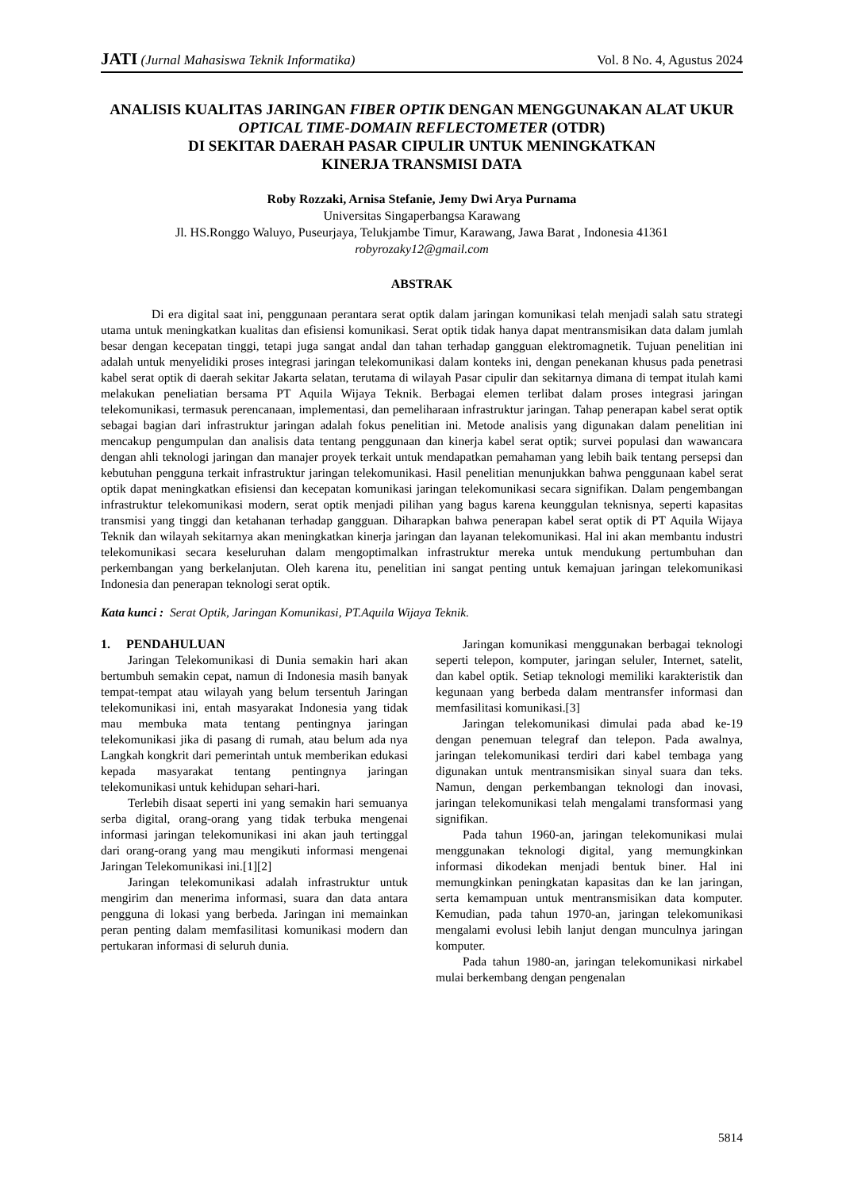JATI (Jurnal Mahasiswa Teknik Informatika) Vol. 8 No. 4, Agustus 2024
ANALISIS KUALITAS JARINGAN FIBER OPTIK DENGAN MENGGUNAKAN ALAT UKUR OPTICAL TIME-DOMAIN REFLECTOMETER (OTDR)
DI SEKITAR DAERAH PASAR CIPULIR UNTUK MENINGKATKAN
KINERJA TRANSMISI DATA
Roby Rozzaki, Arnisa Stefanie, Jemy Dwi Arya Purnama
Universitas Singaperbangsa Karawang
Jl. HS.Ronggo Waluyo, Puseurjaya, Telukjambe Timur, Karawang, Jawa Barat , Indonesia 41361
robyrozaky12@gmail.com
ABSTRAK
Di era digital saat ini, penggunaan perantara serat optik dalam jaringan komunikasi telah menjadi salah satu strategi utama untuk meningkatkan kualitas dan efisiensi komunikasi. Serat optik tidak hanya dapat mentransmisikan data dalam jumlah besar dengan kecepatan tinggi, tetapi juga sangat andal dan tahan terhadap gangguan elektromagnetik. Tujuan penelitian ini adalah untuk menyelidiki proses integrasi jaringan telekomunikasi dalam konteks ini, dengan penekanan khusus pada penetrasi kabel serat optik di daerah sekitar Jakarta selatan, terutama di wilayah Pasar cipulir dan sekitarnya dimana di tempat itulah kami melakukan peneliatian bersama PT Aquila Wijaya Teknik. Berbagai elemen terlibat dalam proses integrasi jaringan telekomunikasi, termasuk perencanaan, implementasi, dan pemeliharaan infrastruktur jaringan. Tahap penerapan kabel serat optik sebagai bagian dari infrastruktur jaringan adalah fokus penelitian ini. Metode analisis yang digunakan dalam penelitian ini mencakup pengumpulan dan analisis data tentang penggunaan dan kinerja kabel serat optik; survei populasi dan wawancara dengan ahli teknologi jaringan dan manajer proyek terkait untuk mendapatkan pemahaman yang lebih baik tentang persepsi dan kebutuhan pengguna terkait infrastruktur jaringan telekomunikasi. Hasil penelitian menunjukkan bahwa penggunaan kabel serat optik dapat meningkatkan efisiensi dan kecepatan komunikasi jaringan telekomunikasi secara signifikan. Dalam pengembangan infrastruktur telekomunikasi modern, serat optik menjadi pilihan yang bagus karena keunggulan teknisnya, seperti kapasitas transmisi yang tinggi dan ketahanan terhadap gangguan. Diharapkan bahwa penerapan kabel serat optik di PT Aquila Wijaya Teknik dan wilayah sekitarnya akan meningkatkan kinerja jaringan dan layanan telekomunikasi. Hal ini akan membantu industri telekomunikasi secara keseluruhan dalam mengoptimalkan infrastruktur mereka untuk mendukung pertumbuhan dan perkembangan yang berkelanjutan. Oleh karena itu, penelitian ini sangat penting untuk kemajuan jaringan telekomunikasi Indonesia dan penerapan teknologi serat optik.
Kata kunci : Serat Optik, Jaringan Komunikasi, PT.Aquila Wijaya Teknik.
1. PENDAHULUAN
Jaringan Telekomunikasi di Dunia semakin hari akan bertumbuh semakin cepat, namun di Indonesia masih banyak tempat-tempat atau wilayah yang belum tersentuh Jaringan telekomunikasi ini, entah masyarakat Indonesia yang tidak mau membuka mata tentang pentingnya jaringan telekomunikasi jika di pasang di rumah, atau belum ada nya Langkah kongkrit dari pemerintah untuk memberikan edukasi kepada masyarakat tentang pentingnya jaringan telekomunikasi untuk kehidupan sehari-hari.
Terlebih disaat seperti ini yang semakin hari semuanya serba digital, orang-orang yang tidak terbuka mengenai informasi jaringan telekomunikasi ini akan jauh tertinggal dari orang-orang yang mau mengikuti informasi mengenai Jaringan Telekomunikasi ini.[1][2]
Jaringan telekomunikasi adalah infrastruktur untuk mengirim dan menerima informasi, suara dan data antara pengguna di lokasi yang berbeda. Jaringan ini memainkan peran penting dalam memfasilitasi komunikasi modern dan pertukaran informasi di seluruh dunia.
Jaringan komunikasi menggunakan berbagai teknologi seperti telepon, komputer, jaringan seluler, Internet, satelit, dan kabel optik. Setiap teknologi memiliki karakteristik dan kegunaan yang berbeda dalam mentransfer informasi dan memfasilitasi komunikasi.[3]
Jaringan telekomunikasi dimulai pada abad ke-19 dengan penemuan telegraf dan telepon. Pada awalnya, jaringan telekomunikasi terdiri dari kabel tembaga yang digunakan untuk mentransmisikan sinyal suara dan teks. Namun, dengan perkembangan teknologi dan inovasi, jaringan telekomunikasi telah mengalami transformasi yang signifikan.
Pada tahun 1960-an, jaringan telekomunikasi mulai menggunakan teknologi digital, yang memungkinkan informasi dikodekan menjadi bentuk biner. Hal ini memungkinkan peningkatan kapasitas dan ke lan jaringan, serta kemampuan untuk mentransmisikan data komputer. Kemudian, pada tahun 1970-an, jaringan telekomunikasi mengalami evolusi lebih lanjut dengan munculnya jaringan komputer.
Pada tahun 1980-an, jaringan telekomunikasi nirkabel mulai berkembang dengan pengenalan
5814